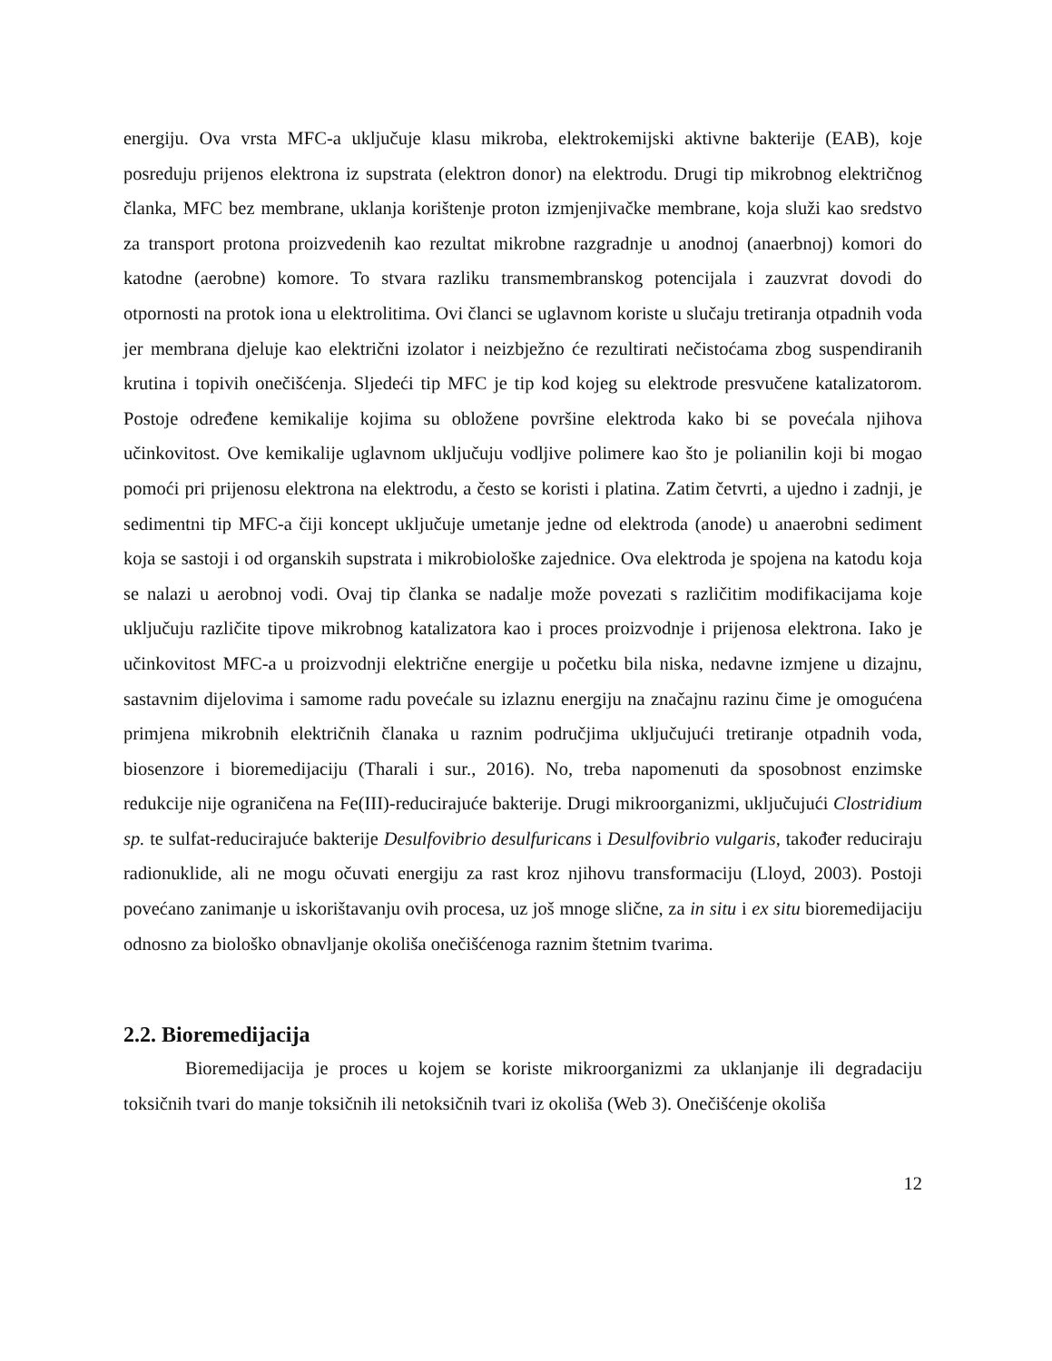energiju. Ova vrsta MFC-a uključuje klasu mikroba, elektrokemijski aktivne bakterije (EAB), koje posreduju prijenos elektrona iz supstrata (elektron donor) na elektrodu. Drugi tip mikrobnog električnog članka, MFC bez membrane, uklanja korištenje proton izmjenjivačke membrane, koja služi kao sredstvo za transport protona proizvedenih kao rezultat mikrobne razgradnje u anodnoj (anaerbnoj) komori do katodne (aerobne) komore. To stvara razliku transmembranskog potencijala i zauzvrat dovodi do otpornosti na protok iona u elektrolitima. Ovi članci se uglavnom koriste u slučaju tretiranja otpadnih voda jer membrana djeluje kao električni izolator i neizbježno će rezultirati nečistoćama zbog suspendiranih krutina i topivih onečišćenja. Sljedeći tip MFC je tip kod kojeg su elektrode presvučene katalizatorom. Postoje određene kemikalije kojima su obložene površine elektroda kako bi se povećala njihova učinkovitost. Ove kemikalije uglavnom uključuju vodljive polimere kao što je polianilin koji bi mogao pomoći pri prijenosu elektrona na elektrodu, a često se koristi i platina. Zatim četvrti, a ujedno i zadnji, je sedimentni tip MFC-a čiji koncept uključuje umetanje jedne od elektroda (anode) u anaerobni sediment koja se sastoji i od organskih supstrata i mikrobiološke zajednice. Ova elektroda je spojena na katodu koja se nalazi u aerobnoj vodi. Ovaj tip članka se nadalje može povezati s različitim modifikacijama koje uključuju različite tipove mikrobnog katalizatora kao i proces proizvodnje i prijenosa elektrona. Iako je učinkovitost MFC-a u proizvodnji električne energije u početku bila niska, nedavne izmjene u dizajnu, sastavnim dijelovima i samome radu povećale su izlaznu energiju na značajnu razinu čime je omogućena primjena mikrobnih električnih članaka u raznim područjima uključujući tretiranje otpadnih voda, biosenzore i bioremedijaciju (Tharali i sur., 2016). No, treba napomenuti da sposobnost enzimske redukcije nije ograničena na Fe(III)-reducirajuće bakterije. Drugi mikroorganizmi, uključujući Clostridium sp. te sulfat-reducirajuće bakterije Desulfovibrio desulfuricans i Desulfovibrio vulgaris, također reduciraju radionuklide, ali ne mogu očuvati energiju za rast kroz njihovu transformaciju (Lloyd, 2003). Postoji povećano zanimanje u iskorištavanju ovih procesa, uz još mnoge slične, za in situ i ex situ bioremedijaciju odnosno za biološko obnavljanje okoliša onečišćenoga raznim štetnim tvarima.
2.2. Bioremedijacija
Bioremedijacija je proces u kojem se koriste mikroorganizmi za uklanjanje ili degradaciju toksičnih tvari do manje toksičnih ili netoksičnih tvari iz okoliša (Web 3). Onečišćenje okoliša
12